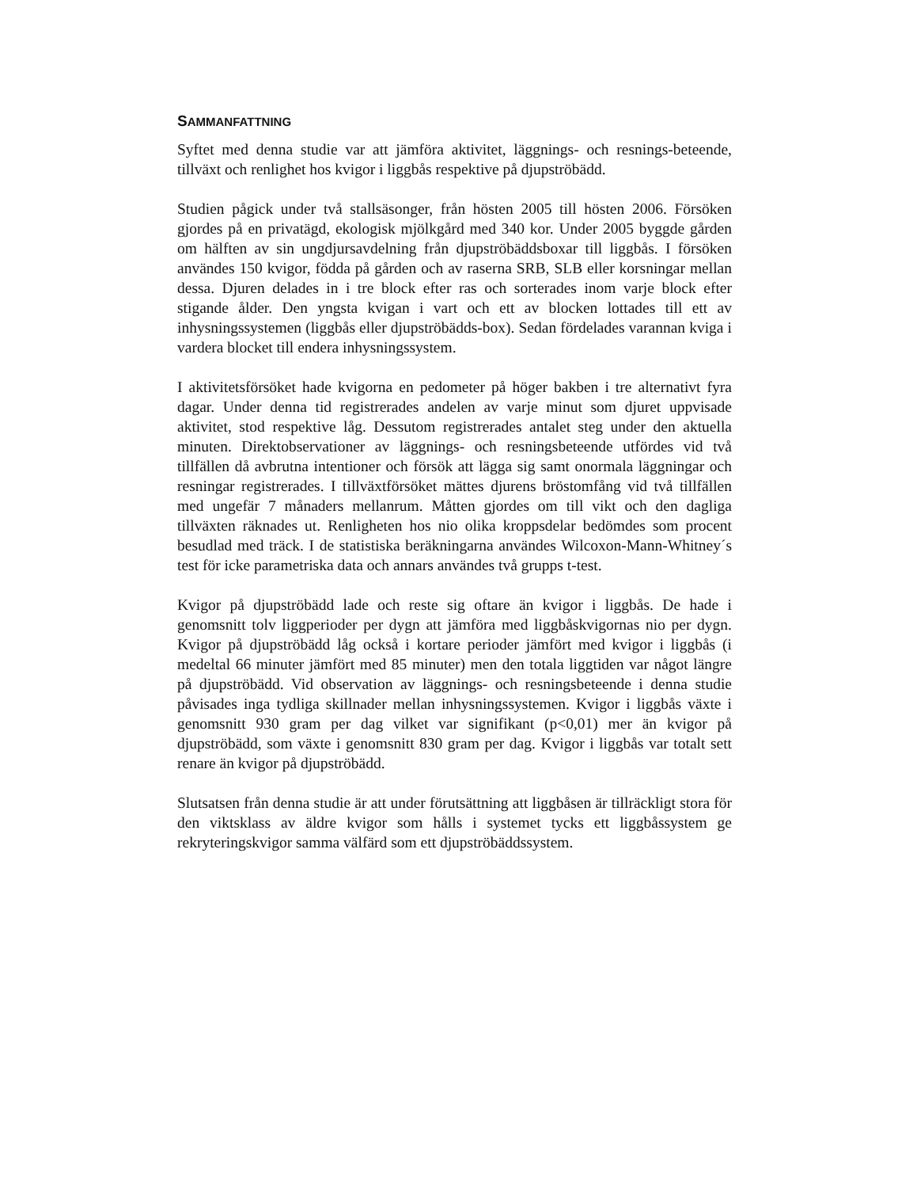SAMMANFATTNING
Syftet med denna studie var att jämföra aktivitet, läggnings- och resnings-beteende, tillväxt och renlighet hos kvigor i liggbås respektive på djupströbädd.
Studien pågick under två stallsäsonger, från hösten 2005 till hösten 2006. Försöken gjordes på en privatägd, ekologisk mjölkgård med 340 kor. Under 2005 byggde gården om hälften av sin ungdjursavdelning från djupströbäddsboxar till liggbås. I försöken användes 150 kvigor, födda på gården och av raserna SRB, SLB eller korsningar mellan dessa. Djuren delades in i tre block efter ras och sorterades inom varje block efter stigande ålder. Den yngsta kvigan i vart och ett av blocken lottades till ett av inhysningssystemen (liggbås eller djupströbädds-box). Sedan fördelades varannan kviga i vardera blocket till endera inhysningssystem.
I aktivitetsförsöket hade kvigorna en pedometer på höger bakben i tre alternativt fyra dagar. Under denna tid registrerades andelen av varje minut som djuret uppvisade aktivitet, stod respektive låg. Dessutom registrerades antalet steg under den aktuella minuten. Direktobservationer av läggnings- och resningsbeteende utfördes vid två tillfällen då avbrutna intentioner och försök att lägga sig samt onormala läggningar och resningar registrerades. I tillväxtförsöket mättes djurens bröstomfång vid två tillfällen med ungefär 7 månaders mellanrum. Måtten gjordes om till vikt och den dagliga tillväxten räknades ut. Renligheten hos nio olika kroppsdelar bedömdes som procent besudlad med träck. I de statistiska beräkningarna användes Wilcoxon-Mann-Whitney´s test för icke parametriska data och annars användes två grupps t-test.
Kvigor på djupströbädd lade och reste sig oftare än kvigor i liggbås. De hade i genomsnitt tolv liggperioder per dygn att jämföra med liggbåskvigornas nio per dygn. Kvigor på djupströbädd låg också i kortare perioder jämfört med kvigor i liggbås (i medeltal 66 minuter jämfört med 85 minuter) men den totala liggtiden var något längre på djupströbädd. Vid observation av läggnings- och resningsbeteende i denna studie påvisades inga tydliga skillnader mellan inhysningssystemen. Kvigor i liggbås växte i genomsnitt 930 gram per dag vilket var signifikant (p<0,01) mer än kvigor på djupströbädd, som växte i genomsnitt 830 gram per dag. Kvigor i liggbås var totalt sett renare än kvigor på djupströbädd.
Slutsatsen från denna studie är att under förutsättning att liggbåsen är tillräckligt stora för den viktsklass av äldre kvigor som hålls i systemet tycks ett liggbåssystem ge rekryteringskvigor samma välfärd som ett djupströbäddssystem.